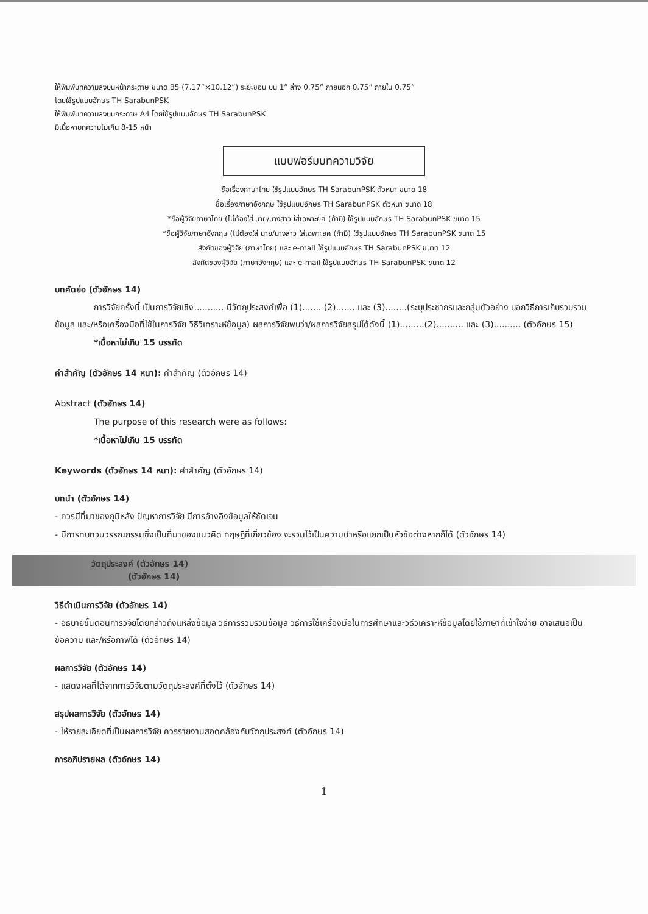ให้พิมพ์บทความลงบนหน้ากระดาษ ขนาด B5 (7.17”×10.12”) ระยะขอบ บน 1” ล่าง 0.75” ภายนอก 0.75” ภายใน 0.75”
โดยใช้รูปแบบอักษร TH SarabunPSK
ให้พิมพ์บทความลงบนกระดาษ A4 โดยใช้รูปแบบอักษร TH SarabunPSK
มีเนื้อหาบทความไม่เกิน 8-15 หน้า
แบบฟอร์มบทความวิจัย
ชื่อเรื่องภาษาไทย ใช้รูปแบบอักษร TH SarabunPSK ตัวหนา ขนาด 18
ชื่อเรื่องภาษาอังกฤษ ใช้รูปแบบอักษร TH SarabunPSK ตัวหนา ขนาด 18
*ชื่อผู้วิจัยภาษาไทย (ไม่ต้องใส่ นาย/นางสาว ใส่เฉพาะยศ (ถ้ามี) ใช้รูปแบบอักษร TH SarabunPSK ขนาด 15
*ชื่อผู้วิจัยภาษาอังกฤษ (ไม่ต้องใส่ นาย/นางสาว ใส่เฉพาะยศ (ถ้ามี) ใช้รูปแบบอักษร TH SarabunPSK ขนาด 15
สังกัดของผู้วิจัย (ภาษาไทย) และ e-mail ใช้รูปแบบอักษร TH SarabunPSK ขนาด 12
สังกัดของผู้วิจัย (ภาษาอังกฤษ) และ e-mail ใช้รูปแบบอักษร TH SarabunPSK ขนาด 12
บทคัดย่อ (ตัวอักษร 14)
การวิจัยครั้งนี้ เป็นการวิจัยเชิง........... มีวัตถุประสงค์เพื่อ (1)....... (2)....... และ (3)........(ระบุประชากรและกลุ่มตัวอย่าง บอกวิธีการเก็บรวบรวมข้อมูล และ/หรือเครื่องมือที่ใช้ในการวิจัย วิธีวิเคราะห์ข้อมูล) ผลการวิจัยพบว่า/ผลการวิจัยสรุปได้ดังนี้ (1).........(2).......... และ (3).......... (ตัวอักษร 15)
*เนื้อหาไม่เกิน 15 บรรทัด
คำสำคัญ (ตัวอักษร 14 หนา): คำสำคัญ (ตัวอักษร 14)
Abstract (ตัวอักษร 14)
The purpose of this research were as follows:
*เนื้อหาไม่เกิน 15 บรรทัด
Keywords (ตัวอักษร 14 หนา): คำสำคัญ (ตัวอักษร 14)
บทนำ (ตัวอักษร 14)
- ควรมีที่มาของภูมิหลัง ปัญหาการวิจัย มีการอ้างอิงข้อมูลให้ชัดเจน
- มีการทบทวนวรรณกรรมซึ่งเป็นที่มาของแนวคิด ทฤษฎีที่เกี่ยวข้อง จะรวมไว้เป็นความนำหรือแยกเป็นหัวข้อต่างหากก็ได้ (ตัวอักษร 14)
วัตถุประสงค์ (ตัวอักษร 14)
(ตัวอักษร 14)
วิธีดำเนินการวิจัย (ตัวอักษร 14)
- อธิบายขั้นตอนการวิจัยโดยกล่าวถึงแหล่งข้อมูล วิธีการรวบรวมข้อมูล วิธีการใช้เครื่องมือในการศึกษาและวิธีวิเคราะห์ข้อมูลโดยใช้ภาษาที่เข้าใจง่าย อาจเสนอเป็นข้อความ และ/หรือภาพได้ (ตัวอักษร 14)
ผลการวิจัย (ตัวอักษร 14)
- แสดงผลที่ได้จากการวิจัยตามวัตถุประสงค์ที่ตั้งไว้ (ตัวอักษร 14)
สรุปผลการวิจัย (ตัวอักษร 14)
- ให้รายละเอียดที่เป็นผลการวิจัย ควรรายงานสอดคล้องกับวัตถุประสงค์ (ตัวอักษร 14)
การอภิปรายผล (ตัวอักษร 14)
1